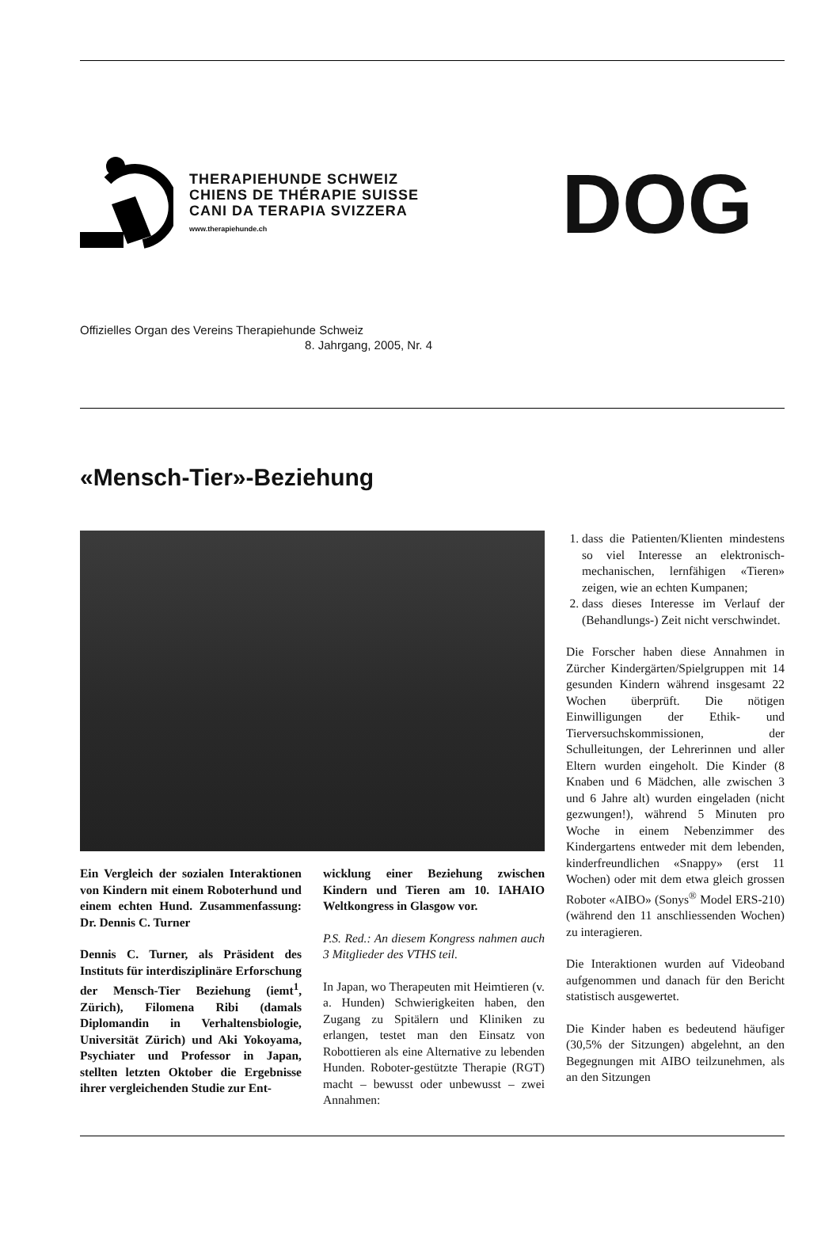THERAPIEHUNDE SCHWEIZ
CHIENS DE THÉRAPIE SUISSE
CANI DA TERAPIA SVIZZERA
www.therapiehunde.ch
DOG
Offizielles Organ des Vereins Therapiehunde Schweiz
8. Jahrgang, 2005, Nr. 4
«Mensch-Tier»-Beziehung
Ein Vergleich der sozialen Interaktionen von Kindern mit einem Roboterhund und einem echten Hund. Zusammenfassung: Dr. Dennis C. Turner
Dennis C. Turner, als Präsident des Instituts für interdisziplinäre Erforschung der Mensch-Tier Beziehung (iemt<sup>1</sup>, Zürich), Filomena Ribi (damals Diplomandin in Verhaltensbiologie, Universität Zürich) und Aki Yokoyama, Psychiater und Professor in Japan, stellten letzten Oktober die Ergebnisse ihrer vergleichenden Studie zur Ent-
wicklung einer Beziehung zwischen Kindern und Tieren am 10. IAHAIO Weltkongress in Glasgow vor.
P.S. Red.: An diesem Kongress nahmen auch 3 Mitglieder des VTHS teil.
In Japan, wo Therapeuten mit Heimtieren (v. a. Hunden) Schwierigkeiten haben, den Zugang zu Spitälern und Kliniken zu erlangen, testet man den Einsatz von Robottieren als eine Alternative zu lebenden Hunden. Roboter-gestützte Therapie (RGT) macht – bewusst oder unbewusst – zwei Annahmen:
1. dass die Patienten/Klienten mindestens so viel Interesse an elektronisch-mechanischen, lernfähigen «Tieren» zeigen, wie an echten Kumpanen;
2. dass dieses Interesse im Verlauf der (Behandlungs-) Zeit nicht verschwindet.
Die Forscher haben diese Annahmen in Zürcher Kindergärten/Spielgruppen mit 14 gesunden Kindern während insgesamt 22 Wochen überprüft. Die nötigen Einwilligungen der Ethik- und Tierversuchskommissionen, der Schulleitungen, der Lehrerinnen und aller Eltern wurden eingeholt. Die Kinder (8 Knaben und 6 Mädchen, alle zwischen 3 und 6 Jahre alt) wurden eingeladen (nicht gezwungen!), während 5 Minuten pro Woche in einem Nebenzimmer des Kindergartens entweder mit dem lebenden, kinderfreundlichen «Snappy» (erst 11 Wochen) oder mit dem etwa gleich grossen Roboter «AIBO» (Sonys<sup>®</sup> Model ERS-210) (während den 11 anschliessenden Wochen) zu interagieren.
Die Interaktionen wurden auf Videoband aufgenommen und danach für den Bericht statistisch ausgewertet.
Die Kinder haben es bedeutend häufiger (30,5% der Sitzungen) abgelehnt, an den Begegnungen mit AIBO teilzunehmen, als an den Sitzungen